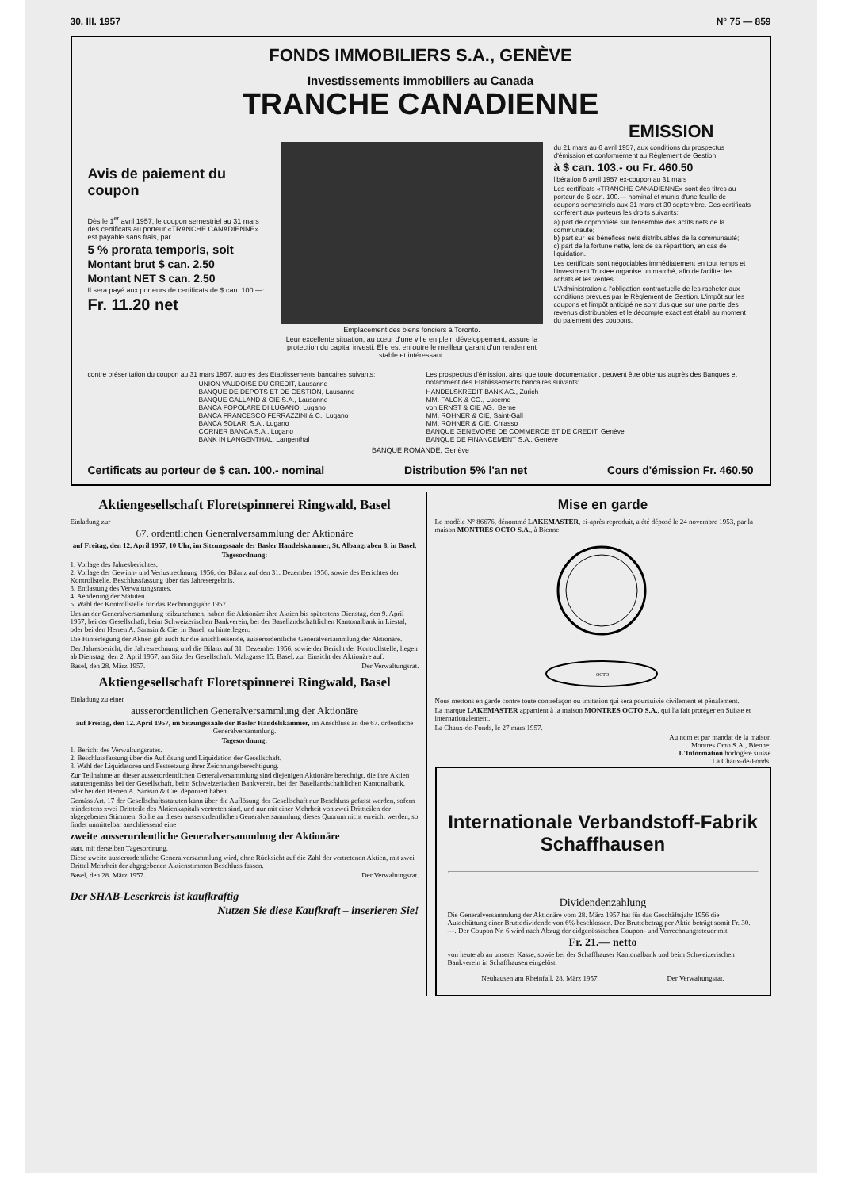30. III. 1957 N° 75 — 859
FONDS IMMOBILIERS S.A., GENÈVE
Investissements immobiliers au Canada
TRANCHE CANADIENNE
EMISSION
Avis de paiement du coupon
Dès le 1<sup>er</sup> avril 1957, le coupon semestriel au 31 mars des certificats au porteur «TRANCHE CANADIENNE» est payable sans frais, par
5 % prorata temporis, soit
Montant brut $ can. 2.50
Montant NET $ can. 2.50
Il sera payé aux porteurs de certificats de $ can. 100.—:
Fr. 11.20 net
Emplacement des biens fonciers à Toronto.
Leur excellente situation, au cœur d'une ville en plein développement, assure la protection du capital investi. Elle est en outre le meilleur garant d'un rendement stable et intéressant.
du 21 mars au 6 avril 1957, aux conditions du prospectus d'émission et conformément au Règlement de Gestion
à $ can. 103.- ou Fr. 460.50
libération 6 avril 1957 ex-coupon au 31 mars
Les certificats «TRANCHE CANADIENNE» sont des titres au porteur de $ can. 100.— nominal et munis d'une feuille de coupons semestriels aux 31 mars et 30 septembre. Ces certificats confèrent aux porteurs les droits suivants:
a) part de copropriété sur l'ensemble des actifs nets de la communauté;
b) part sur les bénéfices nets distribuables de la communauté;
c) part de la fortune nette, lors de sa répartition, en cas de liquidation.
Les certificats sont négociables immédiatement en tout temps et l'Investment Trustee organise un marché, afin de faciliter les achats et les ventes.
L'Administration a l'obligation contractuelle de les racheter aux conditions prévues par le Règlement de Gestion. L'impôt sur les coupons et l'impôt anticipé ne sont dus que sur une partie des revenus distribuables et le décompte exact est établi au moment du paiement des coupons.
contre présentation du coupon au 31 mars 1957, auprès des Etablissements bancaires suivants:
UNION VAUDOISE DU CREDIT, Lausanne
BANQUE DE DEPOTS ET DE GESTION, Lausanne
BANQUE GALLAND & CIE S.A., Lausanne
BANCA POPOLARE DI LUGANO, Lugano
BANCA FRANCESCO FERRAZZINI & C., Lugano
BANCA SOLARI S.A., Lugano
CORNER BANCA S.A., Lugano
BANK IN LANGENTHAL, Langenthal
Les prospectus d'émission, ainsi que toute documentation, peuvent être obtenus auprès des Banques et notamment des Etablissements bancaires suivants:
HANDELSKREDIT-BANK AG., Zurich
MM. FALCK & CO., Lucerne
von ERNST & CIE AG., Berne
MM. ROHNER & CIE, Saint-Gall
MM. ROHNER & CIE, Chiasso
BANQUE GENEVOISE DE COMMERCE ET DE CREDIT, Genève
BANQUE DE FINANCEMENT S.A., Genève
BANQUE ROMANDE, Genève
Certificats au porteur de $ can. 100.- nominal Distribution 5% l'an net Cours d'émission Fr. 460.50
Aktiengesellschaft Floretspinnerei Ringwald, Basel
Einladung zur
67. ordentlichen Generalversammlung der Aktionäre
auf Freitag, den 12. April 1957, 10 Uhr, im Sitzungssaale der Basler Handelskammer, St. Albangraben 8, in Basel.
Tagesordnung:
1. Vorlage des Jahresberichtes.
2. Vorlage der Gewinn- und Verlustrechnung 1956, der Bilanz auf den 31. Dezember 1956, sowie des Berichtes der Kontrollstelle. Beschlussfassung über das Jahresergebnis.
3. Entlastung des Verwaltungsrates.
4. Aenderung der Statuten.
5. Wahl der Kontrollstelle für das Rechnungsjahr 1957.
Um an der Generalversammlung teilzunehmen, haben die Aktionäre ihre Aktien bis spätestens Dienstag, den 9. April 1957, bei der Gesellschaft, beim Schweizerischen Bankverein, bei der Basellandschaftlichen Kantonalbank in Liestal, oder bei den Herren A. Sarasin & Cie, in Basel, zu hinterlegen.
Die Hinterlegung der Aktien gilt auch für die anschliessende, ausserordentliche Generalversammlung der Aktionäre.
Der Jahresbericht, die Jahresrechnung und die Bilanz auf 31. Dezember 1956, sowie der Bericht der Kontrollstelle, liegen ab Dienstag, den 2. April 1957, am Sitz der Gesellschaft, Malzgasse 15, Basel, zur Einsicht der Aktionäre auf.
Basel, den 28. März 1957. Der Verwaltungsrat.
Aktiengesellschaft Floretspinnerei Ringwald, Basel
Einladung zu einer
ausserordentlichen Generalversammlung der Aktionäre
auf Freitag, den 12. April 1957, im Sitzungssaale der Basler Handelskammer, im Anschluss an die 67. ordentliche Generalversammlung.
Tagesordnung:
1. Bericht des Verwaltungsrates.
2. Beschlussfassung über die Auflösung und Liquidation der Gesellschaft.
3. Wahl der Liquidatoren und Festsetzung ihrer Zeichnungsberechtigung.
Zur Teilnahme an dieser ausserordentlichen Generalversammlung sind diejenigen Aktionäre berechtigt, die ihre Aktien statutengemäss bei der Gesellschaft, beim Schweizerischen Bankverein, bei der Basellandschaftlichen Kantonalbank, oder bei den Herren A. Sarasin & Cie. deponiert haben.
Gemäss Art. 17 der Gesellschaftsstatuten kann über die Auflösung der Gesellschaft nur Beschluss gefasst werden, sofern mindestens zwei Drittteile des Aktienkapitals vertreten sind, und nur mit einer Mehrheit von zwei Drittteilen der abgegebenen Stimmen. Sollte an dieser ausserordentlichen Generalversammlung dieses Quorum nicht erreicht werden, so findet unmittelbar anschliessend eine
zweite ausserordentliche Generalversammlung der Aktionäre
statt, mit derselben Tagesordnung.
Diese zweite ausserordentliche Generalversammlung wird, ohne Rücksicht auf die Zahl der vertretenen Aktien, mit zwei Drittel Mehrheit der abgegebenen Aktienstimmen Beschluss fassen.
Basel, den 28. März 1957. Der Verwaltungsrat.
Der SHAB-Leserkreis ist kaufkräftig
Nutzen Sie diese Kaufkraft – inserieren Sie!
Mise en garde
Le modèle N° 86676, dénommé LAKEMASTER, ci-après reproduit, a été déposé le 24 novembre 1953, par la maison MONTRES OCTO S.A., à Bienne:
OCTO
Nous mettons en garde contre toute contrefaçon ou imitation qui sera poursuivie civilement et pénalement.
La marque LAKEMASTER appartient à la maison MONTRES OCTO S.A., qui l'a fait protéger en Suisse et internationalement.
La Chaux-de-Fonds, le 27 mars 1957.
Au nom et par mandat de la maison
Montres Octo S.A., Bienne:
L'Information horlogère suisse
La Chaux-de-Fonds.
Internationale Verbandstoff-Fabrik
Schaffhausen
Dividendenzahlung
Die Generalversammlung der Aktionäre vom 28. März 1957 hat für das Geschäftsjahr 1956 die Ausschüttung einer Bruttodividende von 6% beschlossen. Der Bruttobetrag per Aktie beträgt somit Fr. 30.—. Der Coupon Nr. 6 wird nach Abzug der eidgenössischen Coupon- und Verrechnungssteuer mit
Fr. 21.— netto
von heute ab an unserer Kasse, sowie bei der Schaffhauser Kantonalbank und beim Schweizerischen Bankverein in Schaffhausen eingelöst.
Neuhausen am Rheinfall, 28. März 1957. Der Verwaltungsrat.